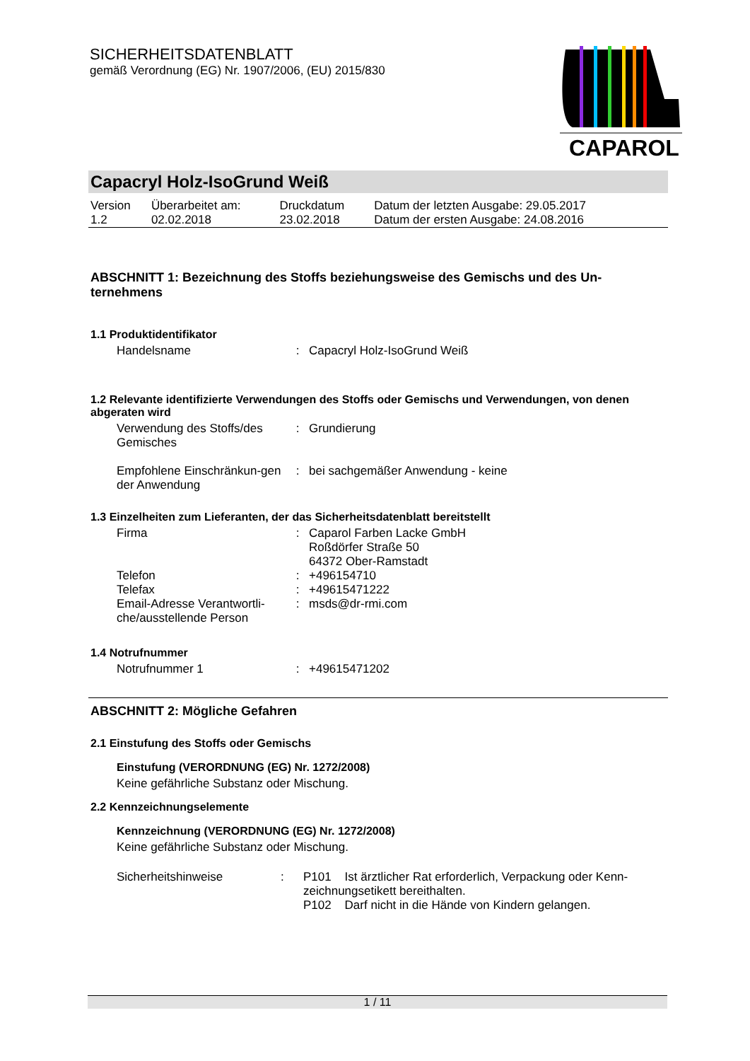SICHERHEITSDATENBLATT
gemäß Verordnung (EG) Nr. 1907/2006, (EU) 2015/830
CAPAROL
Capacryl Holz-IsoGrund Weiß
| Version 1.2 | Überarbeitet am: 02.02.2018 | Druckdatum 23.02.2018 | Datum der letzten Ausgabe: 29.05.2017 Datum der ersten Ausgabe: 24.08.2016 |
ABSCHNITT 1: Bezeichnung des Stoffs beziehungsweise des Gemischs und des Un-ternehmens
1.1 Produktidentifikator
| Handelsname | : | Capacryl Holz-IsoGrund Weiß |
1.2 Relevante identifizierte Verwendungen des Stoffs oder Gemischs und Verwendungen, von denen abgeraten wird
| Verwendung des Stoffs/des Gemisches | : | Grundierung |
| Empfohlene Einschränkun-gen der Anwendung | : | bei sachgemäßer Anwendung - keine |
1.3 Einzelheiten zum Lieferanten, der das Sicherheitsdatenblatt bereitstellt
| Firma | : | Caparol Farben Lacke GmbH Roßdörfer Straße 50 64372 Ober-Ramstadt |
| Telefon | : | +496154710 |
| Telefax | : | +49615471222 |
| Email-Adresse Verantwortli-che/ausstellende Person | : | msds@dr-rmi.com |
1.4 Notrufnummer
| Notrufnummer 1 | : | +49615471202 |
ABSCHNITT 2: Mögliche Gefahren
2.1 Einstufung des Stoffs oder Gemischs
Einstufung (VERORDNUNG (EG) Nr. 1272/2008)
Keine gefährliche Substanz oder Mischung.
2.2 Kennzeichnungselemente
Kennzeichnung (VERORDNUNG (EG) Nr. 1272/2008)
Keine gefährliche Substanz oder Mischung.
| Sicherheitshinweise | : | P101 Ist ärztlicher Rat erforderlich, Verpackung oder Kenn-zeichnungsetikett bereithalten. P102 Darf nicht in die Hände von Kindern gelangen. |
1 / 11